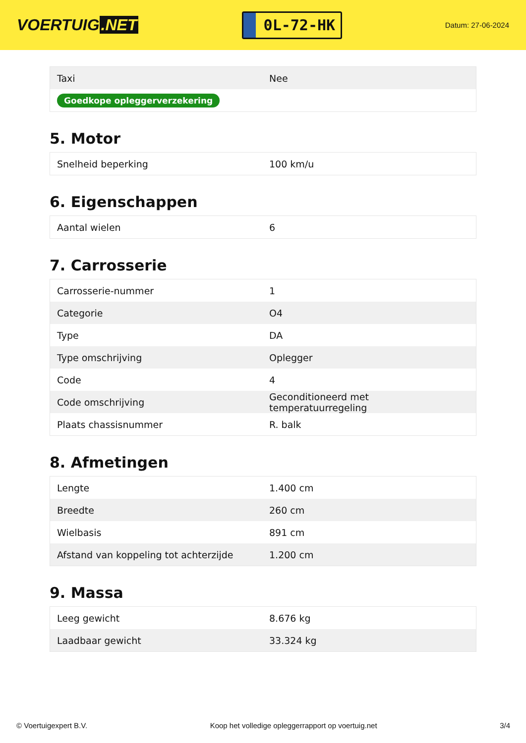VOERTUIG.NET
0L-72-HK
Datum: 27-06-2024
| Taxi | Nee |
| Goedkope opleggerverzekering | |
5. Motor
| Snelheid beperking | 100 km/u |
6. Eigenschappen
| Aantal wielen | 6 |
7. Carrosserie
| Carrosserie-nummer | 1 |
| Categorie | O4 |
| Type | DA |
| Type omschrijving | Oplegger |
| Code | 4 |
| Code omschrijving | Geconditioneerd met temperatuurregeling |
| Plaats chassisnummer | R. balk |
8. Afmetingen
| Lengte | 1.400 cm |
| Breedte | 260 cm |
| Wielbasis | 891 cm |
| Afstand van koppeling tot achterzijde | 1.200 cm |
9. Massa
| Leeg gewicht | 8.676 kg |
| Laadbaar gewicht | 33.324 kg |
© Voertuigexpert B.V. Koop het volledige opleggerrapport op voertuig.net 3/4